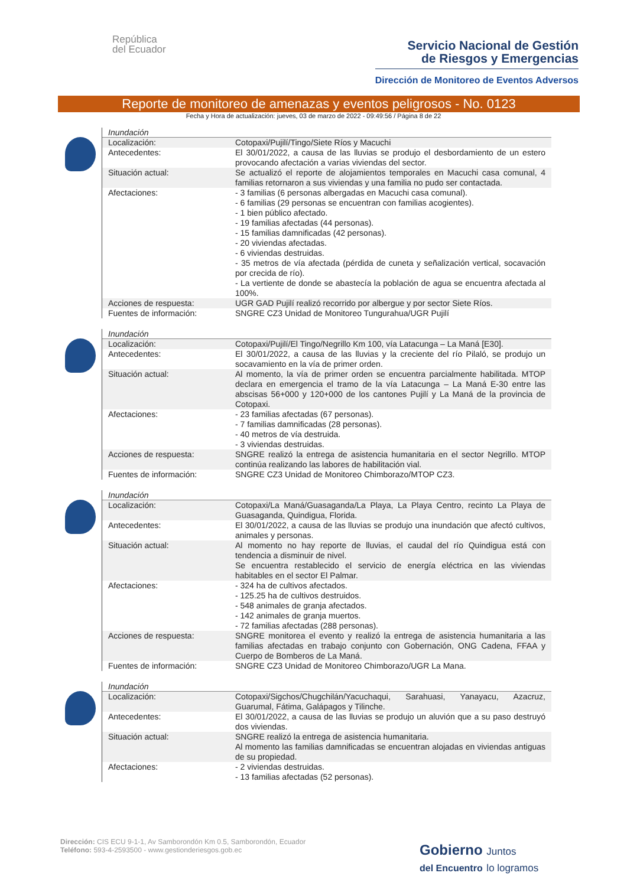República
del Ecuador
Servicio Nacional de Gestión
de Riesgos y Emergencias
Dirección de Monitoreo de Eventos Adversos
Reporte de monitoreo de amenazas y eventos peligrosos - No. 0123
Fecha y Hora de actualización: jueves, 03 de marzo de 2022 - 09:49:56 / Página 8 de 22
Inundación
| Localización: | Cotopaxi/Pujilí/Tingo/Siete Ríos y Macuchi |
| Antecedentes: | El 30/01/2022, a causa de las lluvias se produjo el desbordamiento de un estero provocando afectación a varias viviendas del sector. |
| Situación actual: | Se actualizó el reporte de alojamientos temporales en Macuchi casa comunal, 4 familias retornaron a sus viviendas y una familia no pudo ser contactada. |
| Afectaciones: | - 3 familias (6 personas albergadas en Macuchi casa comunal). - 6 familias (29 personas se encuentran con familias acogientes). - 1 bien público afectado. - 19 familias afectadas (44 personas). - 15 familias damnificadas (42 personas). - 20 viviendas afectadas. - 6 viviendas destruidas. - 35 metros de vía afectada (pérdida de cuneta y señalización vertical, socavación por crecida de río). - La vertiente de donde se abastecía la población de agua se encuentra afectada al 100%. |
| Acciones de respuesta: | UGR GAD Pujilí realizó recorrido por albergue y por sector Siete Ríos. |
| Fuentes de información: | SNGRE CZ3 Unidad de Monitoreo Tungurahua/UGR Pujilí |
Inundación
| Localización: | Cotopaxi/Pujilí/El Tingo/Negrillo Km 100, vía Latacunga – La Maná [E30]. |
| Antecedentes: | El 30/01/2022, a causa de las lluvias y la creciente del río Pilaló, se produjo un socavamiento en la vía de primer orden. |
| Situación actual: | Al momento, la vía de primer orden se encuentra parcialmente habilitada. MTOP declara en emergencia el tramo de la vía Latacunga – La Maná E-30 entre las abscisas 56+000 y 120+000 de los cantones Pujilí y La Maná de la provincia de Cotopaxi. |
| Afectaciones: | - 23 familias afectadas (67 personas). - 7 familias damnificadas (28 personas). - 40 metros de vía destruida. - 3 viviendas destruidas. |
| Acciones de respuesta: | SNGRE realizó la entrega de asistencia humanitaria en el sector Negrillo. MTOP continúa realizando las labores de habilitación vial. |
| Fuentes de información: | SNGRE CZ3 Unidad de Monitoreo Chimborazo/MTOP CZ3. |
Inundación
| Localización: | Cotopaxi/La Maná/Guasaganda/La Playa, La Playa Centro, recinto La Playa de Guasaganda, Quindigua, Florida. |
| Antecedentes: | El 30/01/2022, a causa de las lluvias se produjo una inundación que afectó cultivos, animales y personas. |
| Situación actual: | Al momento no hay reporte de lluvias, el caudal del río Quindigua está con tendencia a disminuir de nivel. Se encuentra restablecido el servicio de energía eléctrica en las viviendas habitables en el sector El Palmar. |
| Afectaciones: | - 324 ha de cultivos afectados. - 125.25 ha de cultivos destruidos. - 548 animales de granja afectados. - 142 animales de granja muertos. - 72 familias afectadas (288 personas). |
| Acciones de respuesta: | SNGRE monitorea el evento y realizó la entrega de asistencia humanitaria a las familias afectadas en trabajo conjunto con Gobernación, ONG Cadena, FFAA y Cuerpo de Bomberos de La Maná. |
| Fuentes de información: | SNGRE CZ3 Unidad de Monitoreo Chimborazo/UGR La Mana. |
Inundación
| Localización: | Cotopaxi/Sigchos/Chugchilán/Yacuchaqui, Sarahuasi, Yanayacu, Azacruz, Guarumal, Fátima, Galápagos y Tilinche. |
| Antecedentes: | El 30/01/2022, a causa de las lluvias se produjo un aluvión que a su paso destruyó dos viviendas. |
| Situación actual: | SNGRE realizó la entrega de asistencia humanitaria. Al momento las familias damnificadas se encuentran alojadas en viviendas antiguas de su propiedad. |
| Afectaciones: | - 2 viviendas destruidas. - 13 familias afectadas (52 personas). |
Dirección: CIS ECU 9-1-1, Av Samborondón Km 0.5, Samborondón, Ecuador
Teléfono: 593-4-2593500 - www.gestionderiesgos.gob.ec
Gobierno Juntos
del Encuentro lo logramos